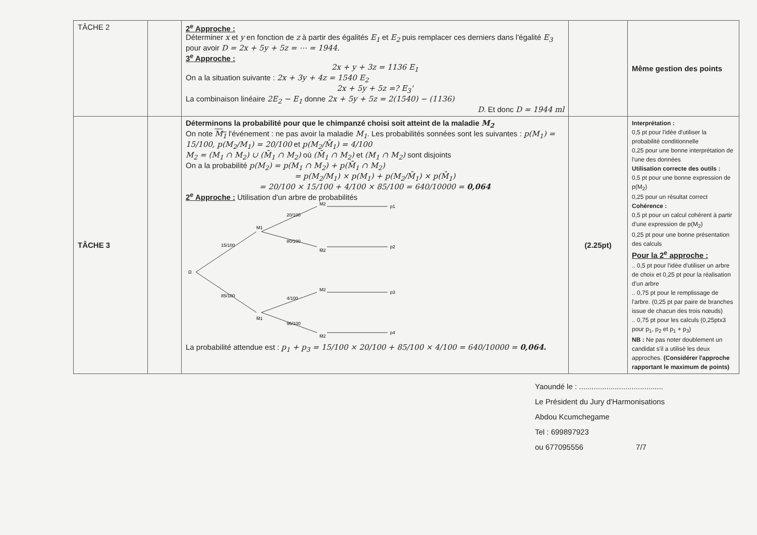| TÂCHE 2 | | 2<sup>e</sup> Approche : Déterminer x et y en fonction de z à partir des égalités E<sub>1</sub> et E<sub>2</sub> puis remplacer ces derniers dans l'égalité E<sub>3</sub> pour avoir D = 2x + 5y + 5z = ⋯ = 1944. 3<sup>e</sup> Approche : 2x + y + 3z = 1136 E<sub>1</sub> On a la situation suivante : 2x + 3y + 4z = 1540 E<sub>2</sub> 2x + 5y + 5z =? E<sub>3</sub>' La combinaison linéaire 2E<sub>2</sub> − E<sub>1</sub> donne 2x + 5y + 5z = 2(1540) − (1136) D . Et donc D = 1944 ml | | Même gestion des points |
| TÂCHE 3 | | Déterminons la probabilité pour que le chimpanzé choisi soit atteint de la maladie M<sub>2</sub> On note M<sub>1</sub> l'événement : ne pas avoir la maladie M<sub>1</sub> . Les probabilités sonnées sont les suivantes : p(M<sub>1</sub>) = 15/100, p(M<sub>2</sub>/M<sub>1</sub>) = 20/100 et p(M<sub>2</sub>/M̄<sub>1</sub>) = 4/100 M<sub>2</sub> = (M<sub>1</sub> ∩ M<sub>2</sub>) ∪ (M̄<sub>1</sub> ∩ M<sub>2</sub>) où (M̄<sub>1</sub> ∩ M<sub>2</sub>) et (M<sub>1</sub> ∩ M<sub>2</sub>) sont disjoints On a la probabilité p(M<sub>2</sub>) = p(M<sub>1</sub> ∩ M<sub>2</sub>) + p(M̄<sub>1</sub> ∩ M<sub>2</sub>) = p(M<sub>2</sub>/M<sub>1</sub>) × p(M<sub>1</sub>) + p(M<sub>2</sub>/M̄<sub>1</sub>) × p(M̄<sub>1</sub>) = 20/100 × 15/100 + 4/100 × 85/100 = 640/10000 = 0,064 2<sup>e</sup> Approche : Utilisation d'un arbre de probabilités Ω 15/100 85/100 M1 M̄1 20/100 80/100 4/100 96/100 M2 M̄2 M2 M̄2 p1 p2 p3 p4 La probabilité attendue est : p<sub>1</sub> + p<sub>3</sub> = 15/100 × 20/100 + 85/100 × 4/100 = 640/10000 = 0,064. | (2.25pt) | Interprétation : 0,5 pt pour l'idée d'utiliser la probabilité conditionnelle 0,25 pour une bonne interprétation de l'une des données Utilisation correcte des outils : 0,5 pt pour une bonne expression de p(M<sub>2</sub>) 0,25 pour un résultat correct Cohérence : 0,5 pt pour un calcul cohérent à partir d'une expression de p(M<sub>2</sub>) 0,25 pt pour une bonne présentation des calculs Pour la 2<sup>e</sup> approche : .. 0,5 pt pour l'idée d'utiliser un arbre de choix et 0,25 pt pour la réalisation d'un arbre .. 0,75 pt pour le remplissage de l'arbre. (0,25 pt par paire de branches issue de chacun des trois nœuds) .. 0,75 pt pour les calculs (0,25ptx3 pour p<sub>1</sub>, p<sub>2</sub> et p<sub>1</sub> + p<sub>3</sub>) NB : Ne pas noter doublement un candidat s'il a utilisé les deux approches. (Considérer l'approche rapportant le maximum de points) |
Yaoundé le : ........................................
Le Président du Jury d'Harmonisations
Abdou Kcumchegame
Tel : 699897923
ou 677095556 7/7